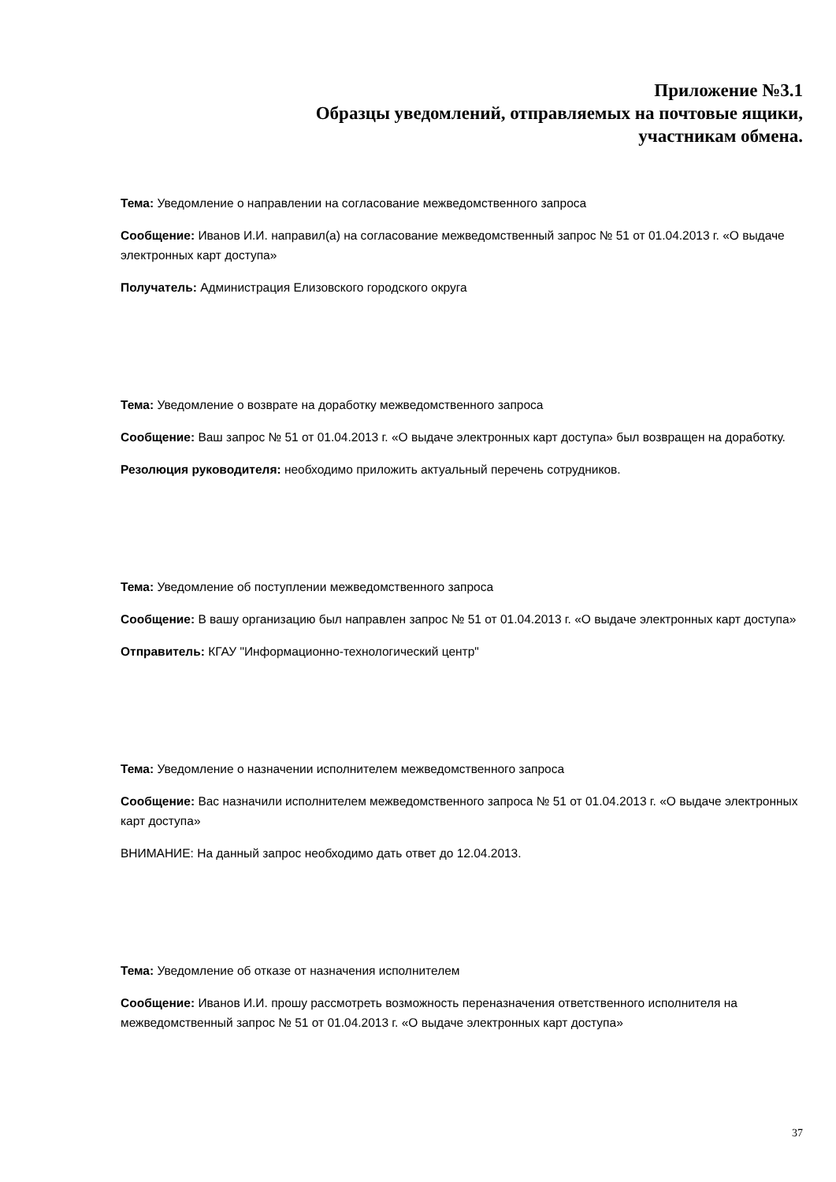Приложение №3.1
Образцы уведомлений, отправляемых на почтовые ящики,
участникам обмена.
Тема: Уведомление о направлении на согласование межведомственного запроса
Сообщение: Иванов И.И. направил(а) на согласование межведомственный запрос № 51 от 01.04.2013 г. «О выдаче электронных карт доступа»
Получатель: Администрация Елизовского городского округа
Тема: Уведомление о возврате на доработку межведомственного запроса
Сообщение: Ваш запрос № 51 от 01.04.2013 г. «О выдаче электронных карт доступа» был возвращен на доработку.
Резолюция руководителя: необходимо приложить актуальный перечень сотрудников.
Тема: Уведомление об поступлении межведомственного запроса
Сообщение: В вашу организацию был направлен запрос № 51 от 01.04.2013 г. «О выдаче электронных карт доступа»
Отправитель: КГАУ "Информационно-технологический центр"
Тема: Уведомление о назначении исполнителем межведомственного запроса
Сообщение: Вас назначили исполнителем межведомственного запроса № 51 от 01.04.2013 г. «О выдаче электронных карт доступа»
ВНИМАНИЕ: На данный запрос необходимо дать ответ до 12.04.2013.
Тема: Уведомление об отказе от назначения исполнителем
Сообщение: Иванов И.И. прошу рассмотреть возможность переназначения ответственного исполнителя на межведомственный запрос № 51 от 01.04.2013 г. «О выдаче электронных карт доступа»
37